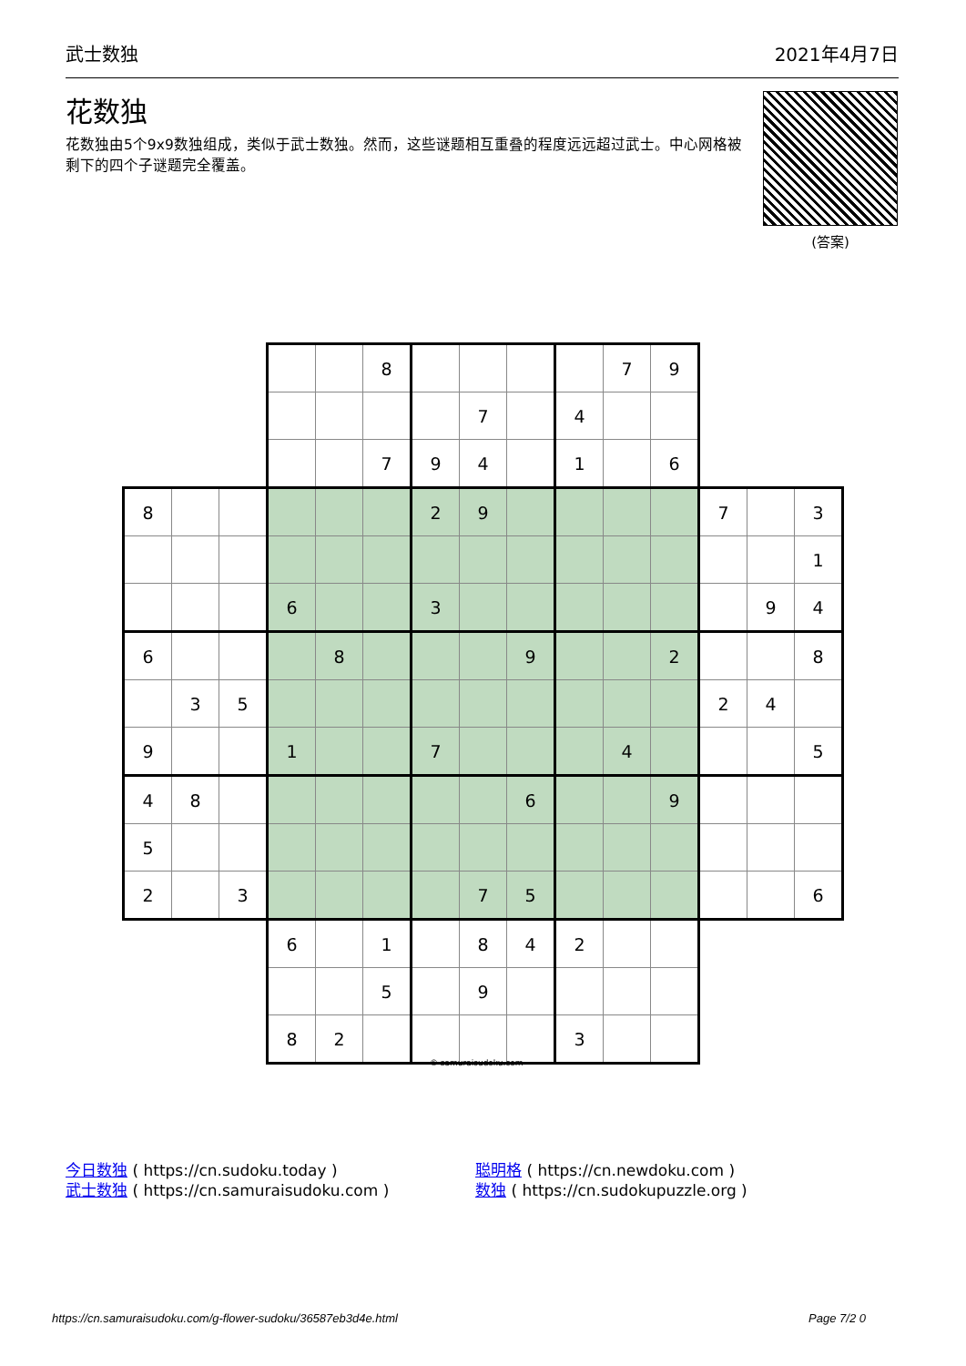武士数独 2021年4月7日
花数独
花数独由5个9x9数独组成，类似于武士数独。然而，这些谜题相互重叠的程度远远超过武士。中心网格被剩下的四个子谜题完全覆盖。
(答案)
| | | | | | 8 | | | | | 7 | 9 | | | |
| | | | | | | | 7 | | 4 | | | | | |
| | | | | | 7 | 9 | 4 | | 1 | | 6 | | | |
| 8 | | | | | | 2 | 9 | | | | | 7 | | 3 |
| | | | | | | | | | | | | | | 1 |
| | | | 6 | | | 3 | | | | | | | 9 | 4 |
| 6 | | | | 8 | | | | 9 | | | 2 | | | 8 |
| | 3 | 5 | | | | | | | | | | 2 | 4 | |
| 9 | | | 1 | | | 7 | | | | 4 | | | | 5 |
| 4 | 8 | | | | | | | 6 | | | 9 | | | |
| 5 | | | | | | | | | | | | | | |
| 2 | | 3 | | | | | 7 | 5 | | | | | | 6 |
| | | | 6 | | 1 | | 8 | 4 | 2 | | | | | |
| | | | | | 5 | | 9 | | | | | | | |
| | | | 8 | 2 | | | | | 3 | | | | | |
© samuraisudoku.com
今日数独 ( https://cn.sudoku.today )
武士数独 ( https://cn.samuraisudoku.com )
聪明格 ( https://cn.newdoku.com )
数独 ( https://cn.sudokupuzzle.org )
https://cn.samuraisudoku.com/g-flower-sudoku/36587eb3d4e.html Page 7/2 0